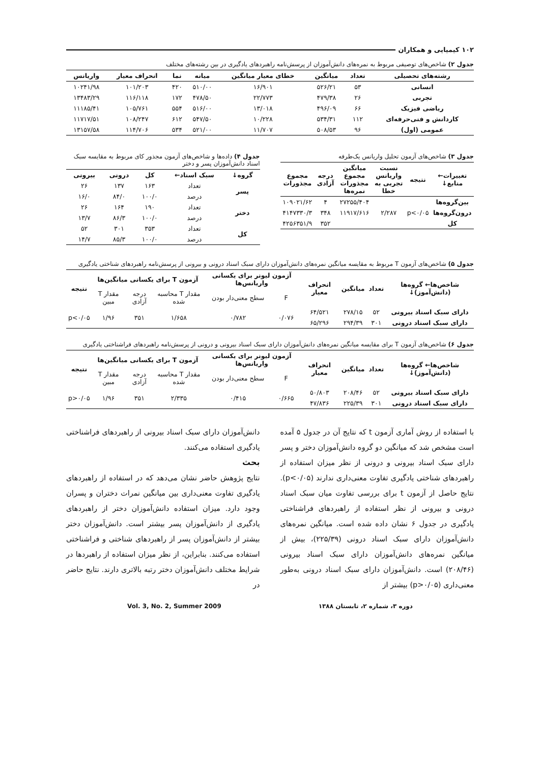۱۰۲ کیمیایی و همکاران
جدول ۲) شاخص‌های توصیفی مربوط به نمره‌های دانش‌آموزان از پرسش‌نامه راهبردهای یادگیری در بین رشته‌های مختلف
| رشته‌های تحصیلی | تعداد | میانگین | خطای معیار میانگین | میانه | نما | انحراف معیار | واریانس |
| --- | --- | --- | --- | --- | --- | --- | --- |
| انسانی | ۵۳ | ۵۲۶/۲۱ | ۱۶/۹۰۱ | ۵۱۰/۰۰ | ۴۲۰ | ۱۰۱/۲۰۳ | ۱۰۲۴۱/۹۸ |
| تجربی | ۲۶ | ۴۷۹/۳۸ | ۲۲/۷۷۳ | ۴۷۸/۵۰ | ۱۷۲ | ۱۱۶/۱۱۸ | ۱۳۴۸۳/۲۹ |
| ریاضی فیزیک | ۶۶ | ۴۹۶/۰۹ | ۱۳/۰۱۸ | ۵۱۶/۰۰ | ۵۵۴ | ۱۰۵/۷۶۱ | ۱۱۱۸۵/۴۱ |
| کاردانش و فنی‌حرفه‌ای | ۱۱۲ | ۵۳۴/۳۱ | ۱۰/۲۲۸ | ۵۴۷/۵۰ | ۶۱۲ | ۱۰۸/۲۴۷ | ۱۱۷۱۷/۵۱ |
| عمومی (اول) | ۹۶ | ۵۰۸/۵۳ | ۱۱/۷۰۷ | ۵۲۱/۰۰ | ۵۳۴ | ۱۱۴/۷۰۶ | ۱۳۱۵۷/۵۸ |
جدول ۳) شاخص‌های آزمون تحلیل واریانس یک‌طرفه
| تغییرات← منابع↓ | نتیجه | نسبت واریانس تجربی به خطا | میانگین مجموع مجذورات نمره‌ها | درجه آزادی | مجموع مجذورات |
| --- | --- | --- | --- | --- | --- |
| بین‌گروه‌ها | | | ۲۷۲۵۵/۴۰۴ | ۴ | ۱۰۹۰۲۱/۶۲ |
| درون‌گروه‌ها | p<۰/۰۵ | ۲/۲۸۷ | ۱۱۹۱۷/۶۱۶ | ۳۴۸ | ۴۱۴۷۳۳۰/۳ |
| کل | | | | ۳۵۲ | ۴۲۵۶۳۵۱/۹ |
جدول ۴) داده‌ها و شاخص‌های آزمون مجذور کای مربوط به مقایسه سبک اسناد دانش‌آموزان پسر و دختر
| گروه↓ | سبک اسناد← | کل | درونی | بیرونی |
| --- | --- | --- | --- | --- |
| پسر | تعداد | ۱۶۳ | ۱۳۷ | ۲۶ |
| | درصد | ۱۰۰/۰ | ۸۴/۰ | ۱۶/۰ |
| دختر | تعداد | ۱۹۰ | ۱۶۴ | ۲۶ |
| | درصد | ۱۰۰/۰ | ۸۶/۳ | ۱۳/۷ |
| کل | تعداد | ۳۵۳ | ۳۰۱ | ۵۲ |
| | درصد | ۱۰۰/۰ | ۸۵/۳ | ۱۴/۷ |
جدول ۵) شاخص‌های آزمون T مربوط به مقایسه میانگین نمره‌های دانش‌آموزان دارای سبک اسناد درونی و بیرونی از پرسش‌نامه راهبردهای شناختی یادگیری
| شاخص‌ها← گروه‌ها (دانش‌آموز)↓ | تعداد | میانگین | انحراف معیار | آزمون لیونر برای یکسانی واریانس‌ها | | آزمون T برای یکسانی میانگین‌ها | | | نتیجه |
| --- | --- | --- | --- | --- | --- | --- | --- | --- | --- |
| | | | | F | سطح معنی‌دار بودن | مقدار T محاسبه شده | درجه آزادی | مقدار T مبین | |
| دارای سبک اسناد بیرونی | ۵۲ | ۲۷۸/۱۵ | ۶۴/۵۲۱ | ۰/۰۷۶ | ۰/۷۸۲ | ۱/۶۵۸ | ۳۵۱ | ۱/۹۶ | p<۰/۰۵ |
| دارای سبک اسناد درونی | ۳۰۱ | ۲۹۴/۳۹ | ۶۵/۲۹۶ | | | | | | |
جدول ۶) شاخص‌های آزمون T برای مقایسه میانگین نمره‌های دانش‌آموزان دارای سبک اسناد بیرونی و درونی از پرسش‌نامه راهبردهای فراشناختی یادگیری
| شاخص‌ها← گروه‌ها (دانش‌آموز)↓ | تعداد | میانگین | انحراف معیار | آزمون لیونر برای یکسانی واریانس‌ها | | آزمون T برای یکسانی میانگین‌ها | | | نتیجه |
| --- | --- | --- | --- | --- | --- | --- | --- | --- | --- |
| | | | | F | سطح معنی‌دار بودن | مقدار T محاسبه شده | درجه آزادی | مقدار T مبین | |
| دارای سبک اسناد بیرونی | ۵۲ | ۲۰۸/۴۶ | ۵۰/۸۰۳ | ۰/۶۶۵ | ۰/۴۱۵ | ۲/۳۳۵ | ۳۵۱ | ۱/۹۶ | p>۰/۰۵ |
| دارای سبک اسناد درونی | ۳۰۱ | ۲۲۵/۳۹ | ۴۷/۸۳۶ | | | | | | |
با استفاده از روش آماری آزمون t که نتایج آن در جدول ۵ آمده است مشخص شد که میانگین دو گروه دانش‌آموزان دختر و پسر دارای سبک اسناد بیرونی و درونی از نظر میزان استفاده از راهبردهای شناختی یادگیری تفاوت معنی‌داری ندارند (p<۰/۰۵). نتایج حاصل از آزمون t برای بررسی تفاوت میان سبک اسناد درونی و بیرونی از نظر استفاده از راهبردهای فراشناختی یادگیری در جدول ۶ نشان داده شده است. میانگین نمره‌های دانش‌آموزان دارای سبک اسناد درونی (۲۲۵/۳۹)، بیش از میانگین نمره‌های دانش‌آموزان دارای سبک اسناد بیرونی (۲۰۸/۴۶) است. دانش‌آموزان دارای سبک اسناد درونی به‌طور معنی‌داری (p>۰/۰۵) بیشتر از
دانش‌آموزان دارای سبک اسناد بیرونی از راهبردهای فراشناختی یادگیری استفاده می‌کنند.
بحث
نتایج پژوهش حاضر نشان می‌دهد که در استفاده از راهبردهای یادگیری تفاوت معنی‌داری بین میانگین نمرات دختران و پسران وجود دارد. میزان استفاده دانش‌آموزان دختر از راهبردهای یادگیری از دانش‌آموزان پسر بیشتر است. دانش‌آموزان دختر بیشتر از دانش‌آموزان پسر از راهبردهای شناختی و فراشناختی استفاده می‌کنند. بنابراین، از نظر میزان استفاده از راهبردها در شرایط مختلف دانش‌آموزان دختر رتبه بالاتری دارند. نتایج حاضر در
دوره ۳، شماره ۲، تابستان ۱۳۸۸ Vol. 3, No. 2, Summer 2009